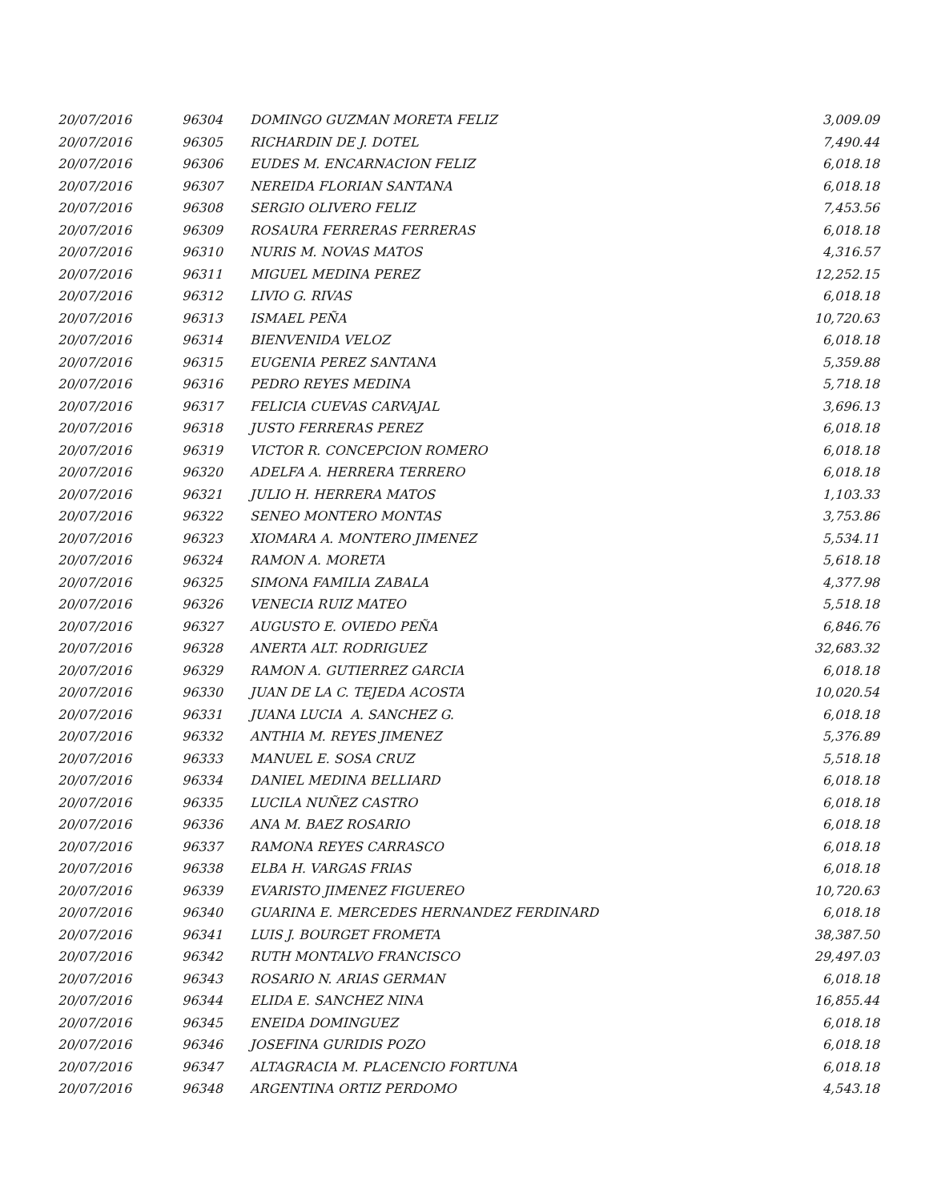| 20/07/2016 | 96304 | DOMINGO GUZMAN MORETA FELIZ | 3,009.09 |
| 20/07/2016 | 96305 | RICHARDIN DE J. DOTEL | 7,490.44 |
| 20/07/2016 | 96306 | EUDES M. ENCARNACION FELIZ | 6,018.18 |
| 20/07/2016 | 96307 | NEREIDA FLORIAN SANTANA | 6,018.18 |
| 20/07/2016 | 96308 | SERGIO OLIVERO FELIZ | 7,453.56 |
| 20/07/2016 | 96309 | ROSAURA FERRERAS FERRERAS | 6,018.18 |
| 20/07/2016 | 96310 | NURIS M. NOVAS MATOS | 4,316.57 |
| 20/07/2016 | 96311 | MIGUEL MEDINA PEREZ | 12,252.15 |
| 20/07/2016 | 96312 | LIVIO G. RIVAS | 6,018.18 |
| 20/07/2016 | 96313 | ISMAEL PEÑA | 10,720.63 |
| 20/07/2016 | 96314 | BIENVENIDA VELOZ | 6,018.18 |
| 20/07/2016 | 96315 | EUGENIA PEREZ SANTANA | 5,359.88 |
| 20/07/2016 | 96316 | PEDRO REYES MEDINA | 5,718.18 |
| 20/07/2016 | 96317 | FELICIA CUEVAS CARVAJAL | 3,696.13 |
| 20/07/2016 | 96318 | JUSTO FERRERAS PEREZ | 6,018.18 |
| 20/07/2016 | 96319 | VICTOR R. CONCEPCION ROMERO | 6,018.18 |
| 20/07/2016 | 96320 | ADELFA A. HERRERA TERRERO | 6,018.18 |
| 20/07/2016 | 96321 | JULIO H. HERRERA MATOS | 1,103.33 |
| 20/07/2016 | 96322 | SENEO MONTERO MONTAS | 3,753.86 |
| 20/07/2016 | 96323 | XIOMARA A. MONTERO JIMENEZ | 5,534.11 |
| 20/07/2016 | 96324 | RAMON A. MORETA | 5,618.18 |
| 20/07/2016 | 96325 | SIMONA FAMILIA ZABALA | 4,377.98 |
| 20/07/2016 | 96326 | VENECIA RUIZ MATEO | 5,518.18 |
| 20/07/2016 | 96327 | AUGUSTO E. OVIEDO PEÑA | 6,846.76 |
| 20/07/2016 | 96328 | ANERTA ALT. RODRIGUEZ | 32,683.32 |
| 20/07/2016 | 96329 | RAMON A. GUTIERREZ GARCIA | 6,018.18 |
| 20/07/2016 | 96330 | JUAN DE LA C. TEJEDA ACOSTA | 10,020.54 |
| 20/07/2016 | 96331 | JUANA LUCIA A. SANCHEZ G. | 6,018.18 |
| 20/07/2016 | 96332 | ANTHIA M. REYES JIMENEZ | 5,376.89 |
| 20/07/2016 | 96333 | MANUEL E. SOSA CRUZ | 5,518.18 |
| 20/07/2016 | 96334 | DANIEL MEDINA BELLIARD | 6,018.18 |
| 20/07/2016 | 96335 | LUCILA NUÑEZ CASTRO | 6,018.18 |
| 20/07/2016 | 96336 | ANA M. BAEZ ROSARIO | 6,018.18 |
| 20/07/2016 | 96337 | RAMONA REYES CARRASCO | 6,018.18 |
| 20/07/2016 | 96338 | ELBA H. VARGAS FRIAS | 6,018.18 |
| 20/07/2016 | 96339 | EVARISTO JIMENEZ FIGUEREO | 10,720.63 |
| 20/07/2016 | 96340 | GUARINA E. MERCEDES HERNANDEZ FERDINARD | 6,018.18 |
| 20/07/2016 | 96341 | LUIS J. BOURGET FROMETA | 38,387.50 |
| 20/07/2016 | 96342 | RUTH MONTALVO FRANCISCO | 29,497.03 |
| 20/07/2016 | 96343 | ROSARIO N. ARIAS GERMAN | 6,018.18 |
| 20/07/2016 | 96344 | ELIDA E. SANCHEZ NINA | 16,855.44 |
| 20/07/2016 | 96345 | ENEIDA DOMINGUEZ | 6,018.18 |
| 20/07/2016 | 96346 | JOSEFINA GURIDIS POZO | 6,018.18 |
| 20/07/2016 | 96347 | ALTAGRACIA M. PLACENCIO FORTUNA | 6,018.18 |
| 20/07/2016 | 96348 | ARGENTINA ORTIZ PERDOMO | 4,543.18 |